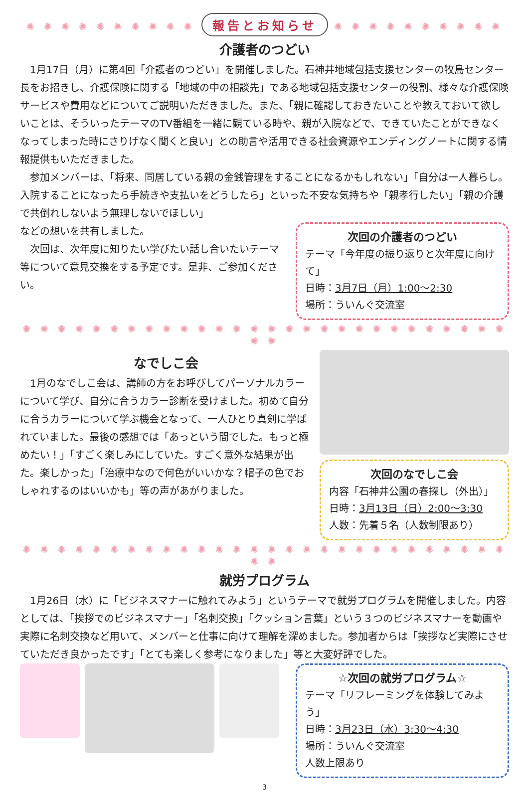✺ ✺ ✺ ✺ ✺ ✺ ✺ ✺ ✺ ✺ 報告とお知らせ ✺ ✺ ✺ ✺ ✺ ✺ ✺ ✺ ✺ ✺
介護者のつどい
　1月17日（月）に第4回「介護者のつどい」を開催しました。石神井地域包括支援センターの牧島センター長をお招きし、介護保険に関する「地域の中の相談先」である地域包括支援センターの役割、様々な介護保険サービスや費用などについてご説明いただきました。また、「親に確認しておきたいことや教えておいて欲しいことは、そういったテーマのTV番組を一緒に観ている時や、親が入院などで、できていたことができなくなってしまった時にさりげなく聞くと良い」との助言や活用できる社会資源やエンディングノートに関する情報提供もいただきました。
　参加メンバーは、「将来、同居している親の金銭管理をすることになるかもしれない」「自分は一人暮らし。入院することになったら手続きや支払いをどうしたら」といった不安な気持ちや「親孝行したい」「親の介護で共倒れしないよう無理しないでほしい」
などの想いを共有しました。
　次回は、次年度に知りたい学びたい話し合いたいテーマ等について意見交換をする予定です。是非、ご参加ください。
次回の介護者のつどい
テーマ「今年度の振り返りと次年度に向けて」
日時：3月7日（月）1:00～2:30
場所：ういんぐ交流室
✺ ✺ ✺ ✺ ✺ ✺ ✺ ✺ ✺ ✺ ✺ ✺ ✺ ✺ ✺ ✺ ✺ ✺ ✺ ✺ ✺ ✺ ✺ ✺ ✺ ✺ ✺ ✺ ✺ ✺
なでしこ会
　1月のなでしこ会は、講師の方をお呼びしてパーソナルカラーについて学び、自分に合うカラー診断を受けました。初めて自分に合うカラーについて学ぶ機会となって、一人ひとり真剣に学ばれていました。最後の感想では「あっという間でした。もっと極めたい！」「すごく楽しみにしていた。すごく意外な結果が出た。楽しかった」「治療中なので何色がいいかな？帽子の色でおしゃれするのはいいかも」等の声があがりました。
次回のなでしこ会
内容「石神井公園の春探し（外出）」
日時：3月13日（日）2:00～3:30
人数：先着５名（人数制限あり）
✺ ✺ ✺ ✺ ✺ ✺ ✺ ✺ ✺ ✺ ✺ ✺ ✺ ✺ ✺ ✺ ✺ ✺ ✺ ✺ ✺ ✺ ✺ ✺ ✺ ✺ ✺ ✺ ✺ ✺
就労プログラム
　1月26日（水）に「ビジネスマナーに触れてみよう」というテーマで就労プログラムを開催しました。内容としては、「挨拶でのビジネスマナー」「名刺交換」「クッション言葉」という３つのビジネスマナーを動画や実際に名刺交換など用いて、メンバーと仕事に向けて理解を深めました。参加者からは「挨拶など実際にさせていただき良かったです」「とても楽しく参考になりました」等と大変好評でした。
☆次回の就労プログラム☆
テーマ「リフレーミングを体験してみよう」
日時：3月23日（水）3:30～4:30
場所：ういんぐ交流室
人数上限あり
3